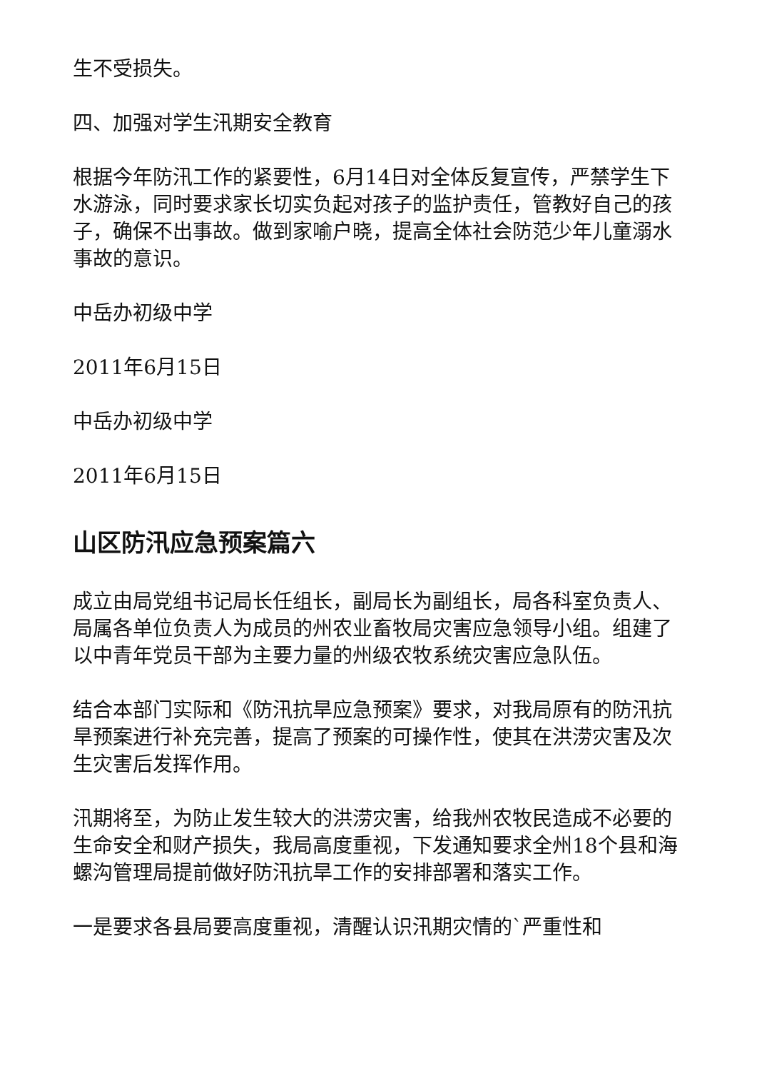生不受损失。
四、加强对学生汛期安全教育
根据今年防汛工作的紧要性，6月14日对全体反复宣传，严禁学生下水游泳，同时要求家长切实负起对孩子的监护责任，管教好自己的孩子，确保不出事故。做到家喻户晓，提高全体社会防范少年儿童溺水事故的意识。
中岳办初级中学
2011年6月15日
中岳办初级中学
2011年6月15日
山区防汛应急预案篇六
成立由局党组书记局长任组长，副局长为副组长，局各科室负责人、局属各单位负责人为成员的州农业畜牧局灾害应急领导小组。组建了以中青年党员干部为主要力量的州级农牧系统灾害应急队伍。
结合本部门实际和《防汛抗旱应急预案》要求，对我局原有的防汛抗旱预案进行补充完善，提高了预案的可操作性，使其在洪涝灾害及次生灾害后发挥作用。
汛期将至，为防止发生较大的洪涝灾害，给我州农牧民造成不必要的生命安全和财产损失，我局高度重视，下发通知要求全州18个县和海螺沟管理局提前做好防汛抗旱工作的安排部署和落实工作。
一是要求各县局要高度重视，清醒认识汛期灾情的`严重性和